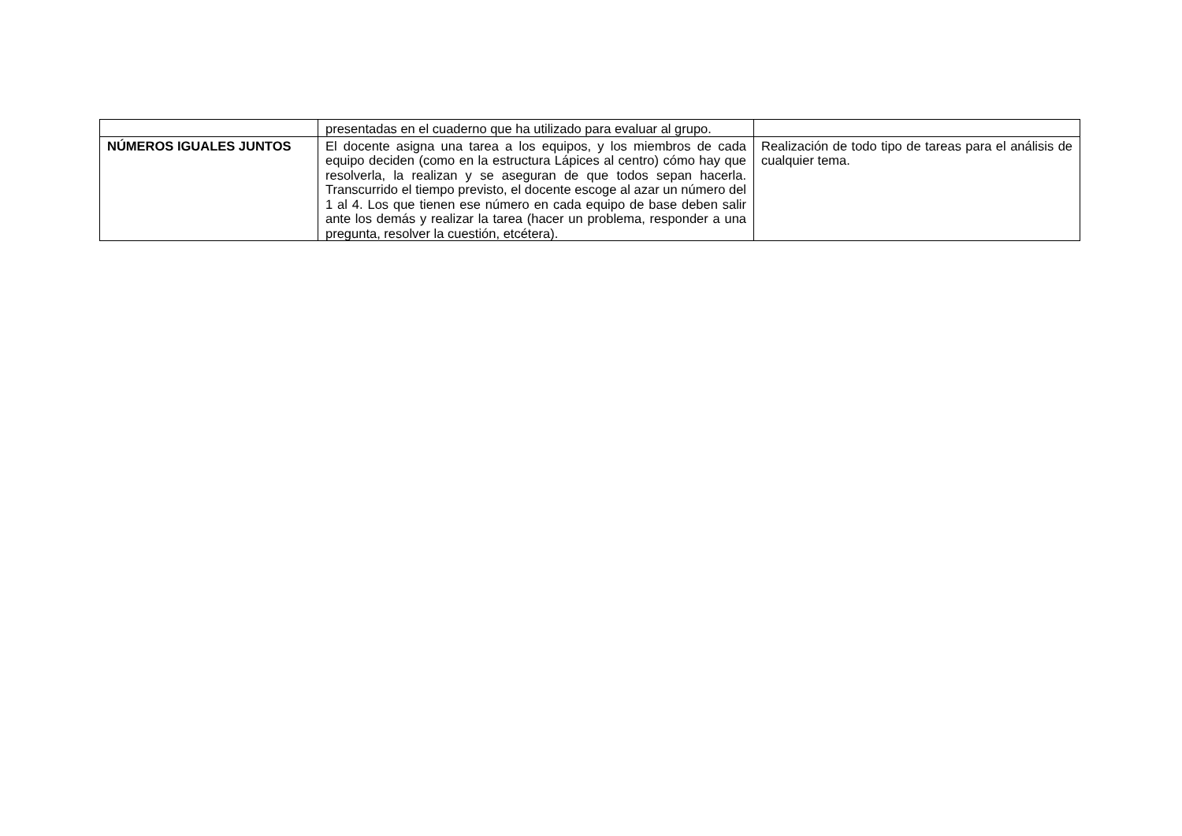| | presentadas en el cuaderno que ha utilizado para evaluar al grupo. | |
| NÚMEROS IGUALES JUNTOS | El docente asigna una tarea a los equipos, y los miembros de cada equipo deciden (como en la estructura Lápices al centro) cómo hay que resolverla, la realizan y se aseguran de que todos sepan hacerla. Transcurrido el tiempo previsto, el docente escoge al azar un número del 1 al 4. Los que tienen ese número en cada equipo de base deben salir ante los demás y realizar la tarea (hacer un problema, responder a una pregunta, resolver la cuestión, etcétera). | Realización de todo tipo de tareas para el análisis de cualquier tema. |